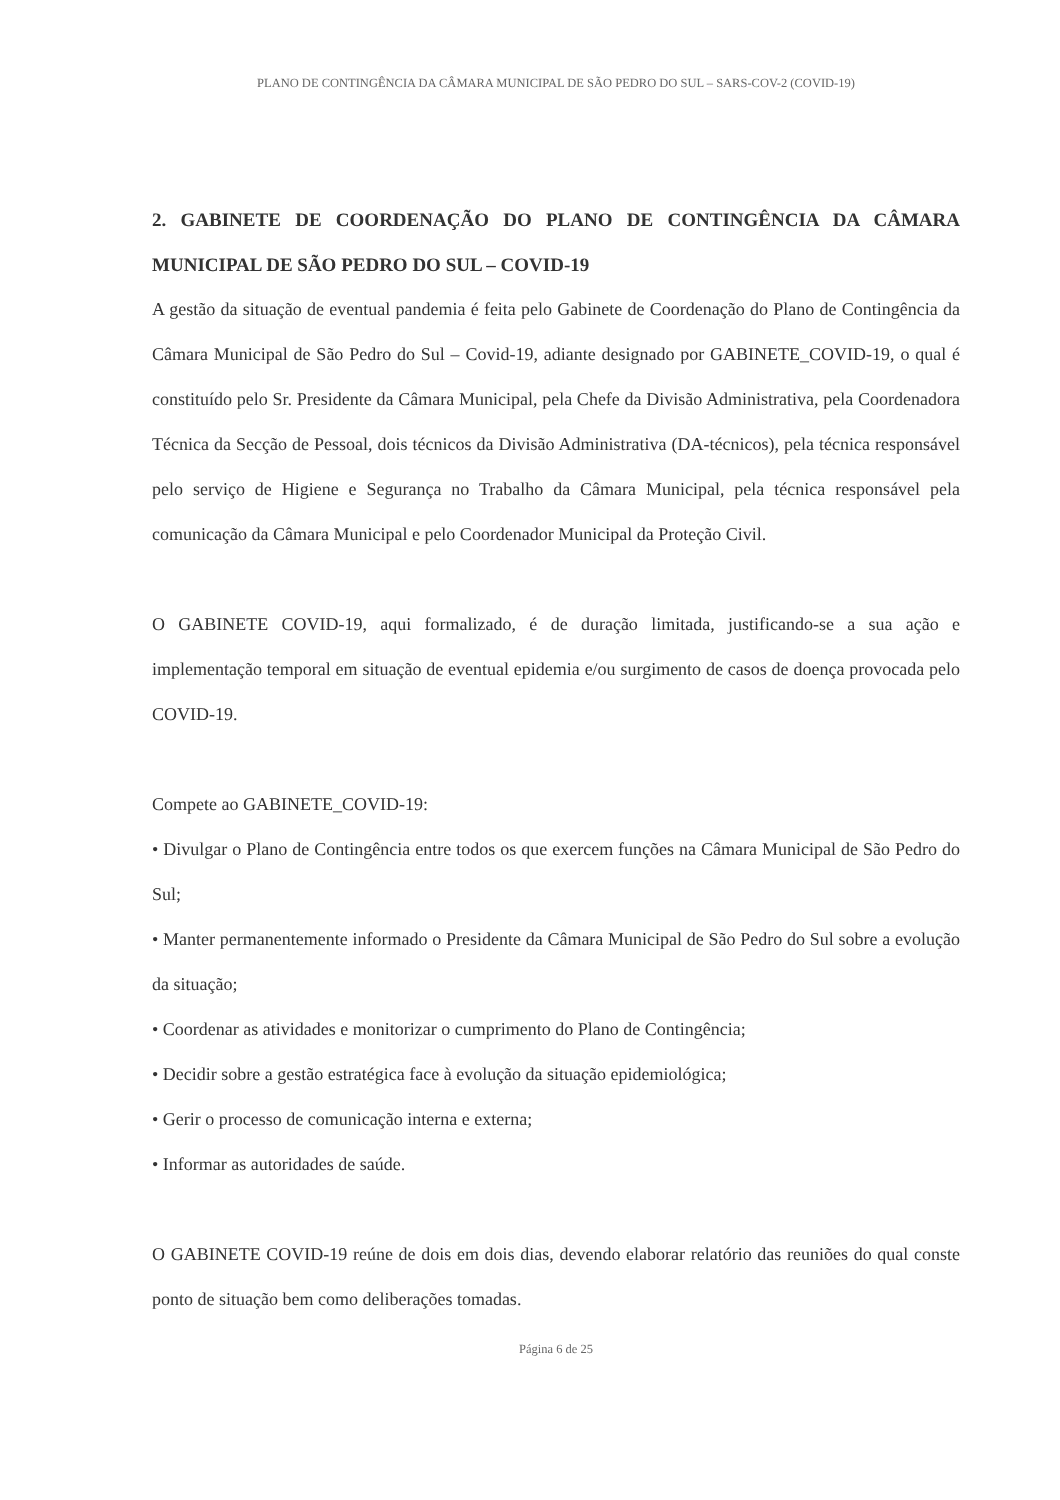PLANO DE CONTINGÊNCIA DA CÂMARA MUNICIPAL DE SÃO PEDRO DO SUL – SARS-COV-2 (COVID-19)
2. GABINETE DE COORDENAÇÃO DO PLANO DE CONTINGÊNCIA DA CÂMARA MUNICIPAL DE SÃO PEDRO DO SUL – COVID-19
A gestão da situação de eventual pandemia é feita pelo Gabinete de Coordenação do Plano de Contingência da Câmara Municipal de São Pedro do Sul – Covid-19, adiante designado por GABINETE_COVID-19, o qual é constituído pelo Sr. Presidente da Câmara Municipal, pela Chefe da Divisão Administrativa, pela Coordenadora Técnica da Secção de Pessoal, dois técnicos da Divisão Administrativa (DA-técnicos), pela técnica responsável pelo serviço de Higiene e Segurança no Trabalho da Câmara Municipal, pela técnica responsável pela comunicação da Câmara Municipal e pelo Coordenador Municipal da Proteção Civil.
O GABINETE COVID-19, aqui formalizado, é de duração limitada, justificando-se a sua ação e implementação temporal em situação de eventual epidemia e/ou surgimento de casos de doença provocada pelo COVID-19.
Compete ao GABINETE_COVID-19:
• Divulgar o Plano de Contingência entre todos os que exercem funções na Câmara Municipal de São Pedro do Sul;
• Manter permanentemente informado o Presidente da Câmara Municipal de São Pedro do Sul sobre a evolução da situação;
• Coordenar as atividades e monitorizar o cumprimento do Plano de Contingência;
• Decidir sobre a gestão estratégica face à evolução da situação epidemiológica;
• Gerir o processo de comunicação interna e externa;
• Informar as autoridades de saúde.
O GABINETE COVID-19 reúne de dois em dois dias, devendo elaborar relatório das reuniões do qual conste ponto de situação bem como deliberações tomadas.
Página 6 de 25